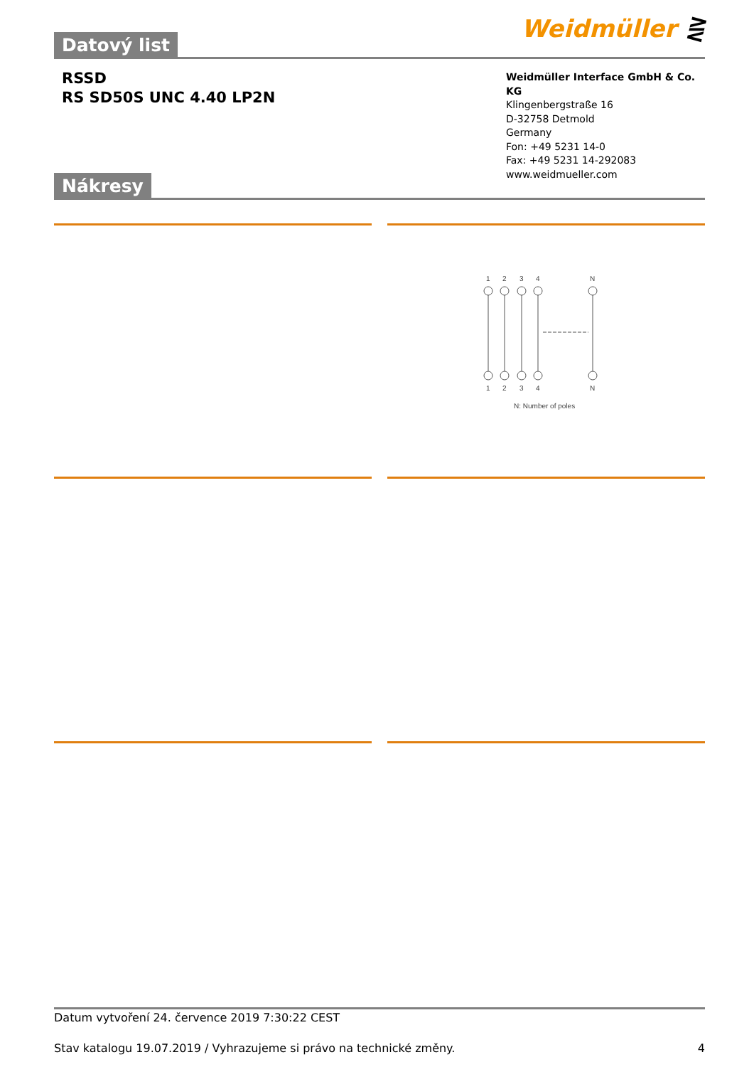Datový list
Weidmüller ⋛
RSSD
RS SD50S UNC 4.40 LP2N
Weidmüller Interface GmbH & Co. KG
Klingenbergstraße 16
D-32758 Detmold
Germany
Fon: +49 5231 14-0
Fax: +49 5231 14-292083
www.weidmueller.com
Nákresy
1
2
3
4
N
1
2
3
4
N
N: Number of poles
Datum vytvoření 24. července 2019 7:30:22 CEST
Stav katalogu 19.07.2019 / Vyhrazujeme si právo na technické změny. 4